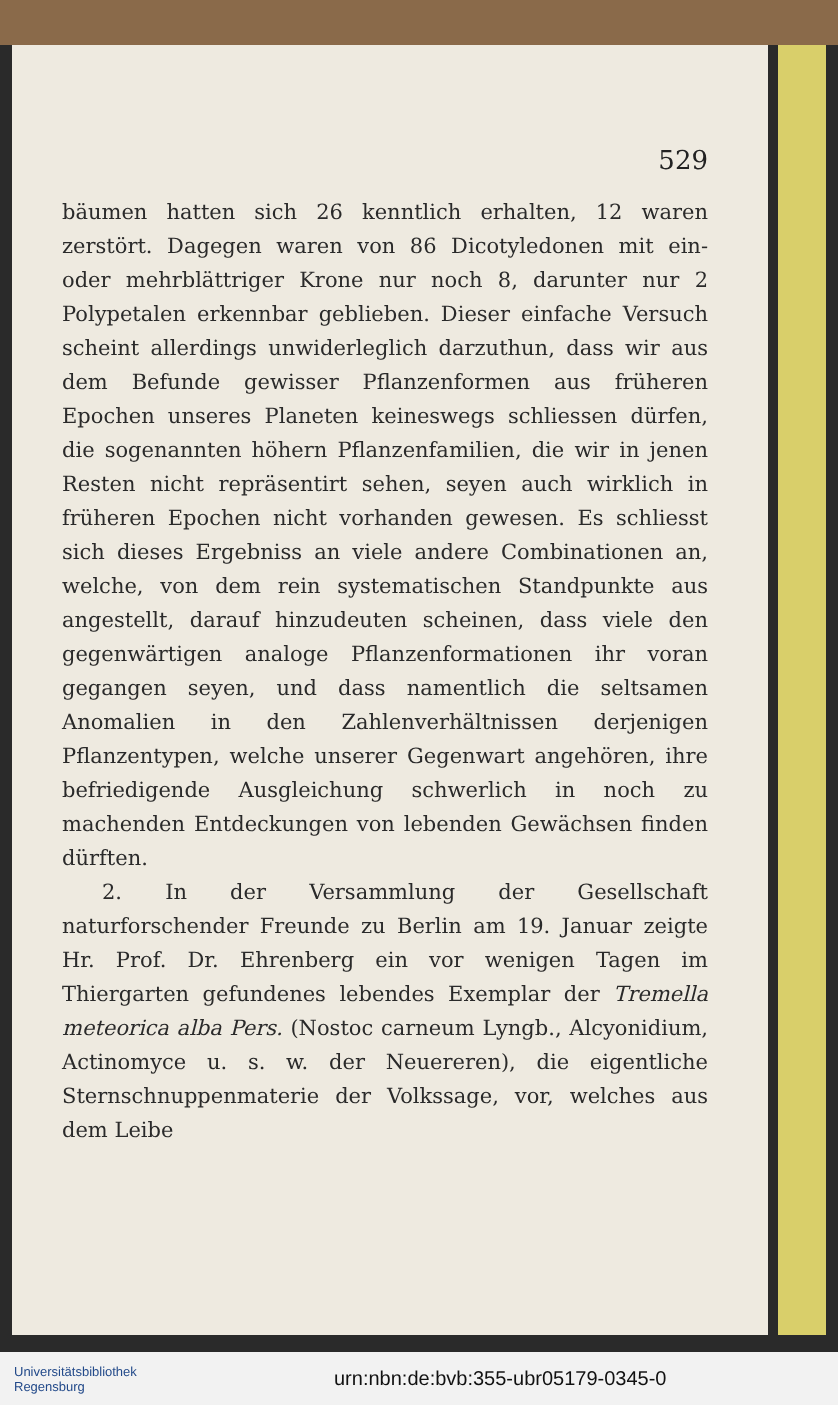529
bäumen hatten sich 26 kenntlich erhalten, 12 waren zerstört. Dagegen waren von 86 Dicotyledonen mit ein- oder mehrblättriger Krone nur noch 8, darunter nur 2 Polypetalen erkennbar geblieben. Dieser einfache Versuch scheint allerdings unwiderleglich darzuthun, dass wir aus dem Befunde gewisser Pflanzenformen aus früheren Epochen unseres Planeten keineswegs schliessen dürfen, die sogenannten höhern Pflanzenfamilien, die wir in jenen Resten nicht repräsentirt sehen, seyen auch wirklich in früheren Epochen nicht vorhanden gewesen. Es schliesst sich dieses Ergebniss an viele andere Combinationen an, welche, von dem rein systematischen Standpunkte aus angestellt, darauf hinzudeuten scheinen, dass viele den gegenwärtigen analoge Pflanzenformationen ihr voran gegangen seyen, und dass namentlich die seltsamen Anomalien in den Zahlenverhältnissen derjenigen Pflanzentypen, welche unserer Gegenwart angehören, ihre befriedigende Ausgleichung schwerlich in noch zu machenden Entdeckungen von lebenden Gewächsen finden dürften.
2. In der Versammlung der Gesellschaft naturforschender Freunde zu Berlin am 19. Januar zeigte Hr. Prof. Dr. Ehrenberg ein vor wenigen Tagen im Thiergarten gefundenes lebendes Exemplar der Tremella meteorica alba Pers. (Nostoc carneum Lyngb., Alcyonidium, Actinomyce u. s. w. der Neuereren), die eigentliche Sternschnuppenmaterie der Volkssage, vor, welches aus dem Leibe
Universitätsbibliothek
Regensburg
urn:nbn:de:bvb:355-ubr05179-0345-0